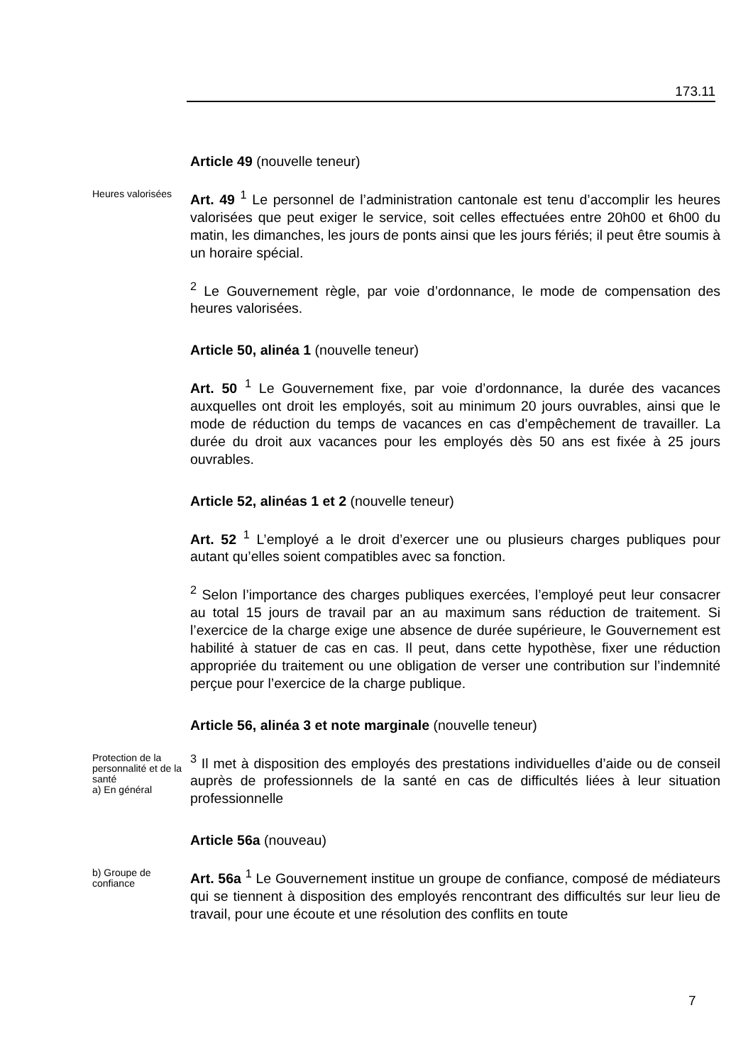173.11
Article 49 (nouvelle teneur)
Heures valorisées
Art. 49 <sup>1</sup> Le personnel de l’administration cantonale est tenu d’accomplir les heures valorisées que peut exiger le service, soit celles effectuées entre 20h00 et 6h00 du matin, les dimanches, les jours de ponts ainsi que les jours fériés; il peut être soumis à un horaire spécial.
<sup>2</sup> Le Gouvernement règle, par voie d’ordonnance, le mode de compensation des heures valorisées.
Article 50, alinéa 1 (nouvelle teneur)
Art. 50 <sup>1</sup> Le Gouvernement fixe, par voie d’ordonnance, la durée des vacances auxquelles ont droit les employés, soit au minimum 20 jours ouvrables, ainsi que le mode de réduction du temps de vacances en cas d’empêchement de travailler. La durée du droit aux vacances pour les employés dès 50 ans est fixée à 25 jours ouvrables.
Article 52, alinéas 1 et 2 (nouvelle teneur)
Art. 52 <sup>1</sup> L’employé a le droit d’exercer une ou plusieurs charges publiques pour autant qu’elles soient compatibles avec sa fonction.
<sup>2</sup> Selon l’importance des charges publiques exercées, l’employé peut leur consacrer au total 15 jours de travail par an au maximum sans réduction de traitement. Si l’exercice de la charge exige une absence de durée supérieure, le Gouvernement est habilité à statuer de cas en cas. Il peut, dans cette hypothèse, fixer une réduction appropriée du traitement ou une obligation de verser une contribution sur l’indemnité perçue pour l’exercice de la charge publique.
Article 56, alinéa 3 et note marginale (nouvelle teneur)
Protection de la personnalité et de la santé
a) En général
<sup>3</sup> Il met à disposition des employés des prestations individuelles d’aide ou de conseil auprès de professionnels de la santé en cas de difficultés liées à leur situation professionnelle
Article 56a (nouveau)
b) Groupe de confiance
Art. 56a <sup>1</sup> Le Gouvernement institue un groupe de confiance, composé de médiateurs qui se tiennent à disposition des employés rencontrant des difficultés sur leur lieu de travail, pour une écoute et une résolution des conflits en toute
7